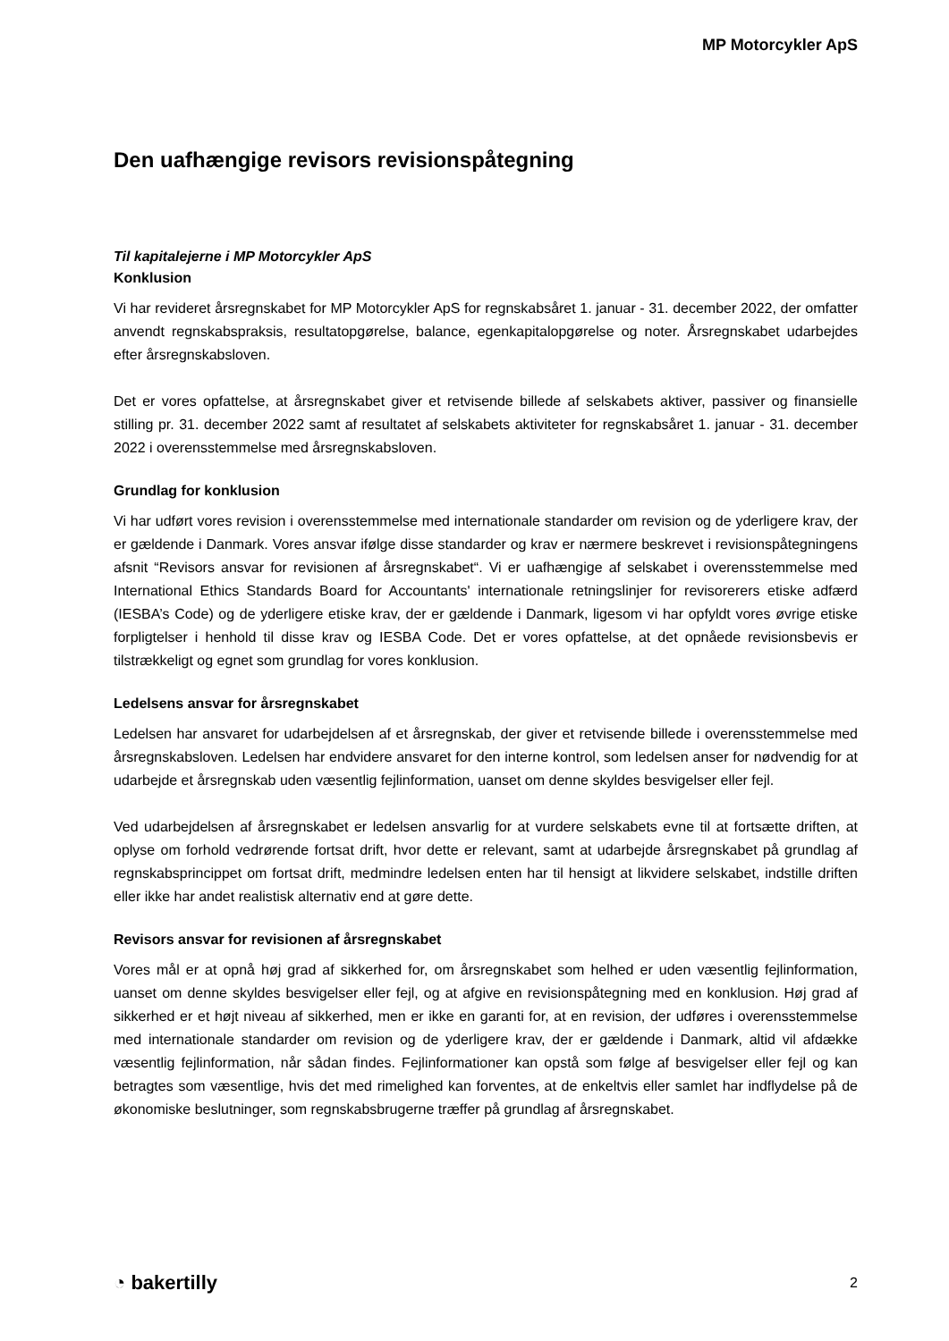MP Motorcykler ApS
Den uafhængige revisors revisionspåtegning
Til kapitalejerne i MP Motorcykler ApS
Konklusion
Vi har revideret årsregnskabet for MP Motorcykler ApS for regnskabsåret 1. januar - 31. december 2022, der omfatter anvendt regnskabspraksis, resultatopgørelse, balance, egenkapitalopgørelse og noter. Årsregnskabet udarbejdes efter årsregnskabsloven.
Det er vores opfattelse, at årsregnskabet giver et retvisende billede af selskabets aktiver, passiver og finansielle stilling pr. 31. december 2022 samt af resultatet af selskabets aktiviteter for regnskabsåret 1. januar - 31. december 2022 i overensstemmelse med årsregnskabsloven.
Grundlag for konklusion
Vi har udført vores revision i overensstemmelse med internationale standarder om revision og de yderligere krav, der er gældende i Danmark. Vores ansvar ifølge disse standarder og krav er nærmere beskrevet i revisionspåtegningens afsnit “Revisors ansvar for revisionen af årsregnskabet“. Vi er uafhængige af selskabet i overensstemmelse med International Ethics Standards Board for Accountants' internationale retningslinjer for revisorerers etiske adfærd (IESBA’s Code) og de yderligere etiske krav, der er gældende i Danmark, ligesom vi har opfyldt vores øvrige etiske forpligtelser i henhold til disse krav og IESBA Code. Det er vores opfattelse, at det opnåede revisionsbevis er tilstrækkeligt og egnet som grundlag for vores konklusion.
Ledelsens ansvar for årsregnskabet
Ledelsen har ansvaret for udarbejdelsen af et årsregnskab, der giver et retvisende billede i overensstemmelse med årsregnskabsloven. Ledelsen har endvidere ansvaret for den interne kontrol, som ledelsen anser for nødvendig for at udarbejde et årsregnskab uden væsentlig fejlinformation, uanset om denne skyldes besvigelser eller fejl.
Ved udarbejdelsen af årsregnskabet er ledelsen ansvarlig for at vurdere selskabets evne til at fortsætte driften, at oplyse om forhold vedrørende fortsat drift, hvor dette er relevant, samt at udarbejde årsregnskabet på grundlag af regnskabsprincippet om fortsat drift, medmindre ledelsen enten har til hensigt at likvidere selskabet, indstille driften eller ikke har andet realistisk alternativ end at gøre dette.
Revisors ansvar for revisionen af årsregnskabet
Vores mål er at opnå høj grad af sikkerhed for, om årsregnskabet som helhed er uden væsentlig fejlinformation, uanset om denne skyldes besvigelser eller fejl, og at afgive en revisionspåtegning med en konklusion. Høj grad af sikkerhed er et højt niveau af sikkerhed, men er ikke en garanti for, at en revision, der udføres i overensstemmelse med internationale standarder om revision og de yderligere krav, der er gældende i Danmark, altid vil afdække væsentlig fejlinformation, når sådan findes. Fejlinformationer kan opstå som følge af besvigelser eller fejl og kan betragtes som væsentlige, hvis det med rimelighed kan forventes, at de enkeltvis eller samlet har indflydelse på de økonomiske beslutninger, som regnskabsbrugerne træffer på grundlag af årsregnskabet.
◔ bakertilly 2